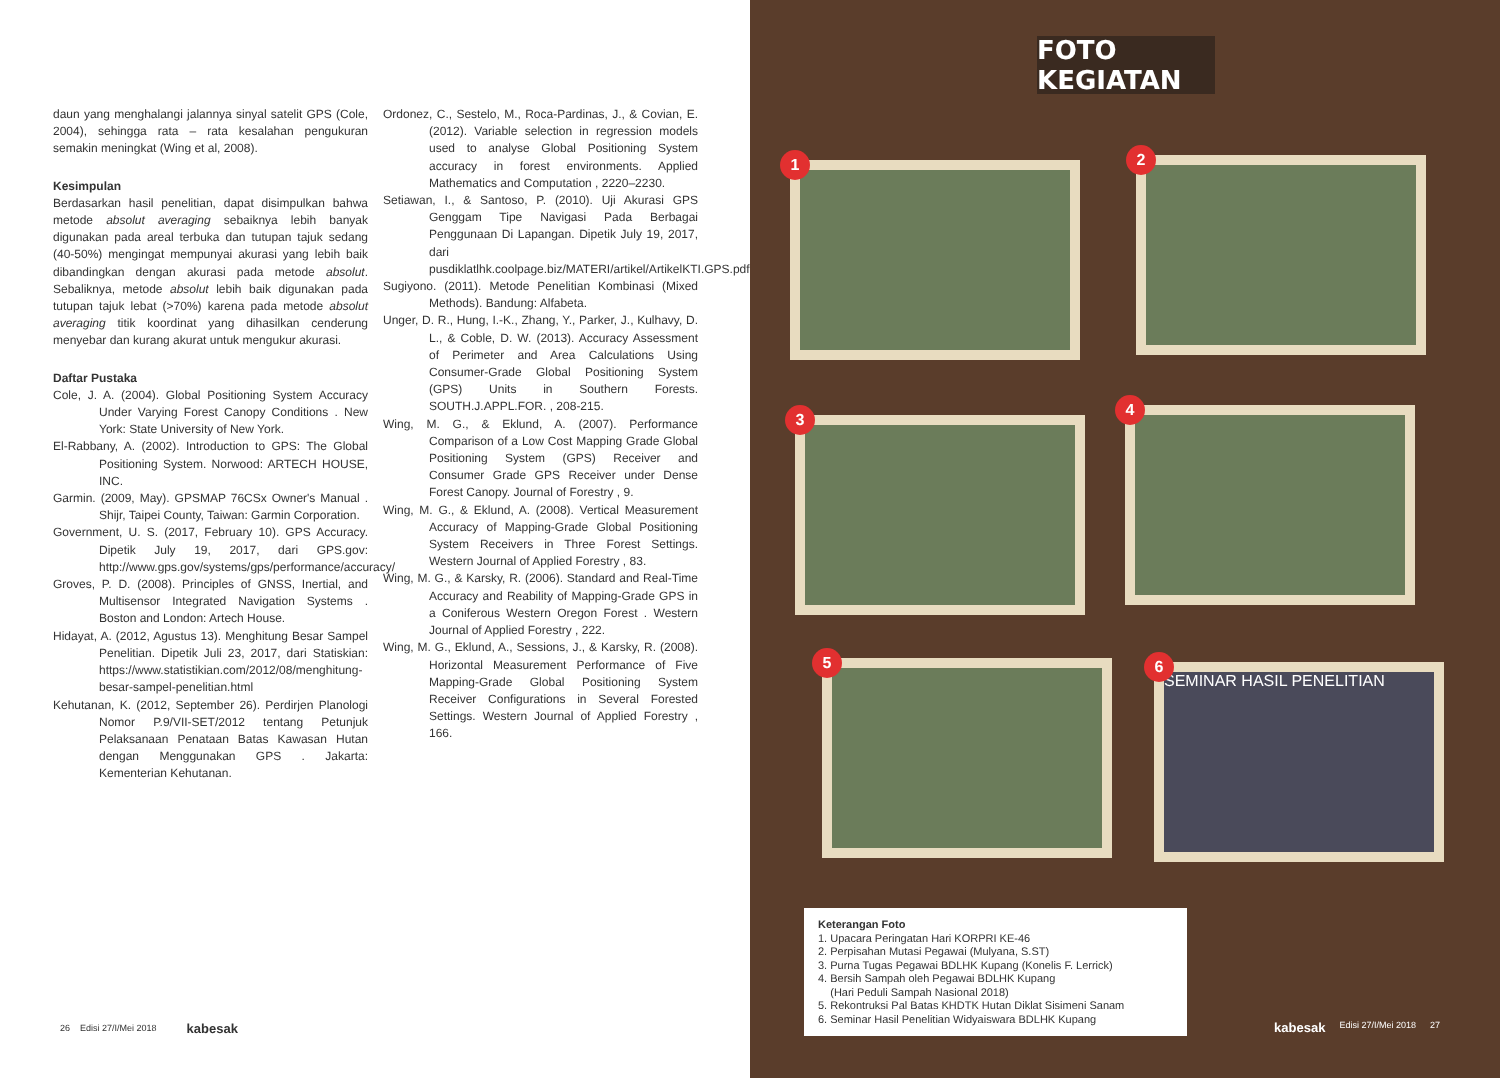daun yang menghalangi jalannya sinyal satelit GPS (Cole, 2004), sehingga rata – rata kesalahan pengukuran semakin meningkat (Wing et al, 2008).
Kesimpulan
Berdasarkan hasil penelitian, dapat disimpulkan bahwa metode absolut averaging sebaiknya lebih banyak digunakan pada areal terbuka dan tutupan tajuk sedang (40-50%) mengingat mempunyai akurasi yang lebih baik dibandingkan dengan akurasi pada metode absolut. Sebaliknya, metode absolut lebih baik digunakan pada tutupan tajuk lebat (>70%) karena pada metode absolut averaging titik koordinat yang dihasilkan cenderung menyebar dan kurang akurat untuk mengukur akurasi.
Daftar Pustaka
Cole, J. A. (2004). Global Positioning System Accuracy Under Varying Forest Canopy Conditions . New York: State University of New York.
El-Rabbany, A. (2002). Introduction to GPS: The Global Positioning System. Norwood: ARTECH HOUSE, INC.
Garmin. (2009, May). GPSMAP 76CSx Owner's Manual . Shijr, Taipei County, Taiwan: Garmin Corporation.
Government, U. S. (2017, February 10). GPS Accuracy. Dipetik July 19, 2017, dari GPS.gov: http://www.gps.gov/systems/gps/performance/accuracy/
Groves, P. D. (2008). Principles of GNSS, Inertial, and Multisensor Integrated Navigation Systems . Boston and London: Artech House.
Hidayat, A. (2012, Agustus 13). Menghitung Besar Sampel Penelitian. Dipetik Juli 23, 2017, dari Statiskian: https://www.statistikian.com/2012/08/menghitung-besar-sampel-penelitian.html
Kehutanan, K. (2012, September 26). Perdirjen Planologi Nomor P.9/VII-SET/2012 tentang Petunjuk Pelaksanaan Penataan Batas Kawasan Hutan dengan Menggunakan GPS . Jakarta: Kementerian Kehutanan.
Ordonez, C., Sestelo, M., Roca-Pardinas, J., & Covian, E. (2012). Variable selection in regression models used to analyse Global Positioning System accuracy in forest environments. Applied Mathematics and Computation , 2220–2230.
Setiawan, I., & Santoso, P. (2010). Uji Akurasi GPS Genggam Tipe Navigasi Pada Berbagai Penggunaan Di Lapangan. Dipetik July 19, 2017, dari pusdiklatlhk.coolpage.biz/MATERI/artikel/ArtikelKTI.GPS.pdf
Sugiyono. (2011). Metode Penelitian Kombinasi (Mixed Methods). Bandung: Alfabeta.
Unger, D. R., Hung, I.-K., Zhang, Y., Parker, J., Kulhavy, D. L., & Coble, D. W. (2013). Accuracy Assessment of Perimeter and Area Calculations Using Consumer-Grade Global Positioning System (GPS) Units in Southern Forests. SOUTH.J.APPL.FOR. , 208-215.
Wing, M. G., & Eklund, A. (2007). Performance Comparison of a Low Cost Mapping Grade Global Positioning System (GPS) Receiver and Consumer Grade GPS Receiver under Dense Forest Canopy. Journal of Forestry , 9.
Wing, M. G., & Eklund, A. (2008). Vertical Measurement Accuracy of Mapping-Grade Global Positioning System Receivers in Three Forest Settings. Western Journal of Applied Forestry , 83.
Wing, M. G., & Karsky, R. (2006). Standard and Real-Time Accuracy and Reability of Mapping-Grade GPS in a Coniferous Western Oregon Forest . Western Journal of Applied Forestry , 222.
Wing, M. G., Eklund, A., Sessions, J., & Karsky, R. (2008). Horizontal Measurement Performance of Five Mapping-Grade Global Positioning System Receiver Configurations in Several Forested Settings. Western Journal of Applied Forestry , 166.
26 Edisi 27/I/Mei 2018 kabesak
FOTO KEGIATAN
1 2
3
4
5
6
SEMINAR HASIL PENELITIAN
Keterangan Foto
1. Upacara Peringatan Hari KORPRI KE-46
2. Perpisahan Mutasi Pegawai (Mulyana, S.ST)
3. Purna Tugas Pegawai BDLHK Kupang (Konelis F. Lerrick)
4. Bersih Sampah oleh Pegawai BDLHK Kupang
(Hari Peduli Sampah Nasional 2018)
5. Rekontruksi Pal Batas KHDTK Hutan Diklat Sisimeni Sanam
6. Seminar Hasil Penelitian Widyaiswara BDLHK Kupang
kabesak Edisi 27/I/Mei 2018 27